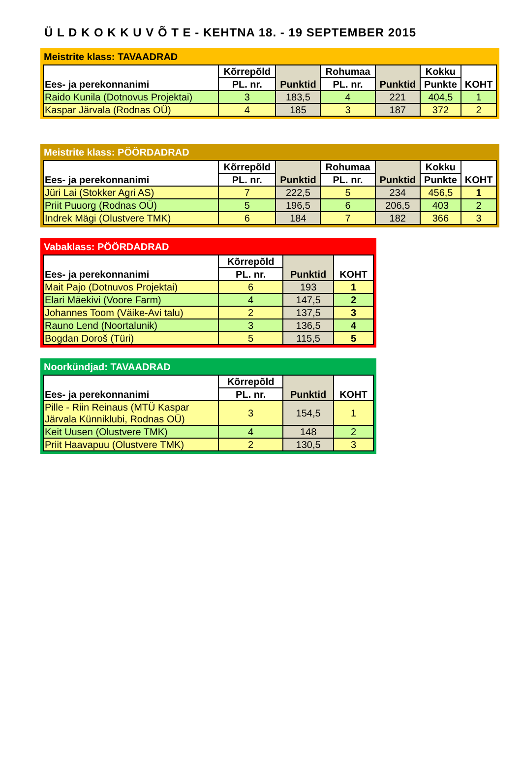Ü L D K O K K U V Õ T E - KEHTNA 18. - 19 SEPTEMBER 2015
Meistrite klass: TAVAADRAD
| Ees- ja perekonnanimi | Kõrrepõld | Punktid | Rohumaa | Punktid | Kokku | KOHT |
| --- | --- | --- | --- | --- | --- | --- |
| | PL. nr. | | PL. nr. | | Punkte | |
| Raido Kunila (Dotnovus Projektai) | 3 | 183,5 | 4 | 221 | 404,5 | 1 |
| Kaspar Järvala (Rodnas OÜ) | 4 | 185 | 3 | 187 | 372 | 2 |
Meistrite klass: PÖÖRDADRAD
| Ees- ja perekonnanimi | Kõrrepõld | Punktid | Rohumaa | Punktid | Kokku | KOHT |
| --- | --- | --- | --- | --- | --- | --- |
| | PL. nr. | | PL. nr. | | Punkte | |
| Jüri Lai (Stokker Agri AS) | 7 | 222,5 | 5 | 234 | 456,5 | 1 |
| Priit Puuorg (Rodnas OÜ) | 5 | 196,5 | 6 | 206,5 | 403 | 2 |
| Indrek Mägi (Olustvere TMK) | 6 | 184 | 7 | 182 | 366 | 3 |
Vabaklass: PÖÖRDADRAD
| Ees- ja perekonnanimi | Kõrrepõld | Punktid | KOHT |
| --- | --- | --- | --- |
| | PL. nr. | | |
| Mait Pajo (Dotnuvos Projektai) | 6 | 193 | 1 |
| Elari Mäekivi (Voore Farm) | 4 | 147,5 | 2 |
| Johannes Toom (Väike-Avi talu) | 2 | 137,5 | 3 |
| Rauno Lend (Noortalunik) | 3 | 136,5 | 4 |
| Bogdan Doroš (Türi) | 5 | 115,5 | 5 |
Noorkündjad: TAVAADRAD
| Ees- ja perekonnanimi | Kõrrepõld | Punktid | KOHT |
| --- | --- | --- | --- |
| | PL. nr. | | |
| Pille - Riin Reinaus (MTÜ Kaspar Järvala Künniklubi, Rodnas OÜ) | 3 | 154,5 | 1 |
| Keit Uusen (Olustvere TMK) | 4 | 148 | 2 |
| Priit Haavapuu (Olustvere TMK) | 2 | 130,5 | 3 |